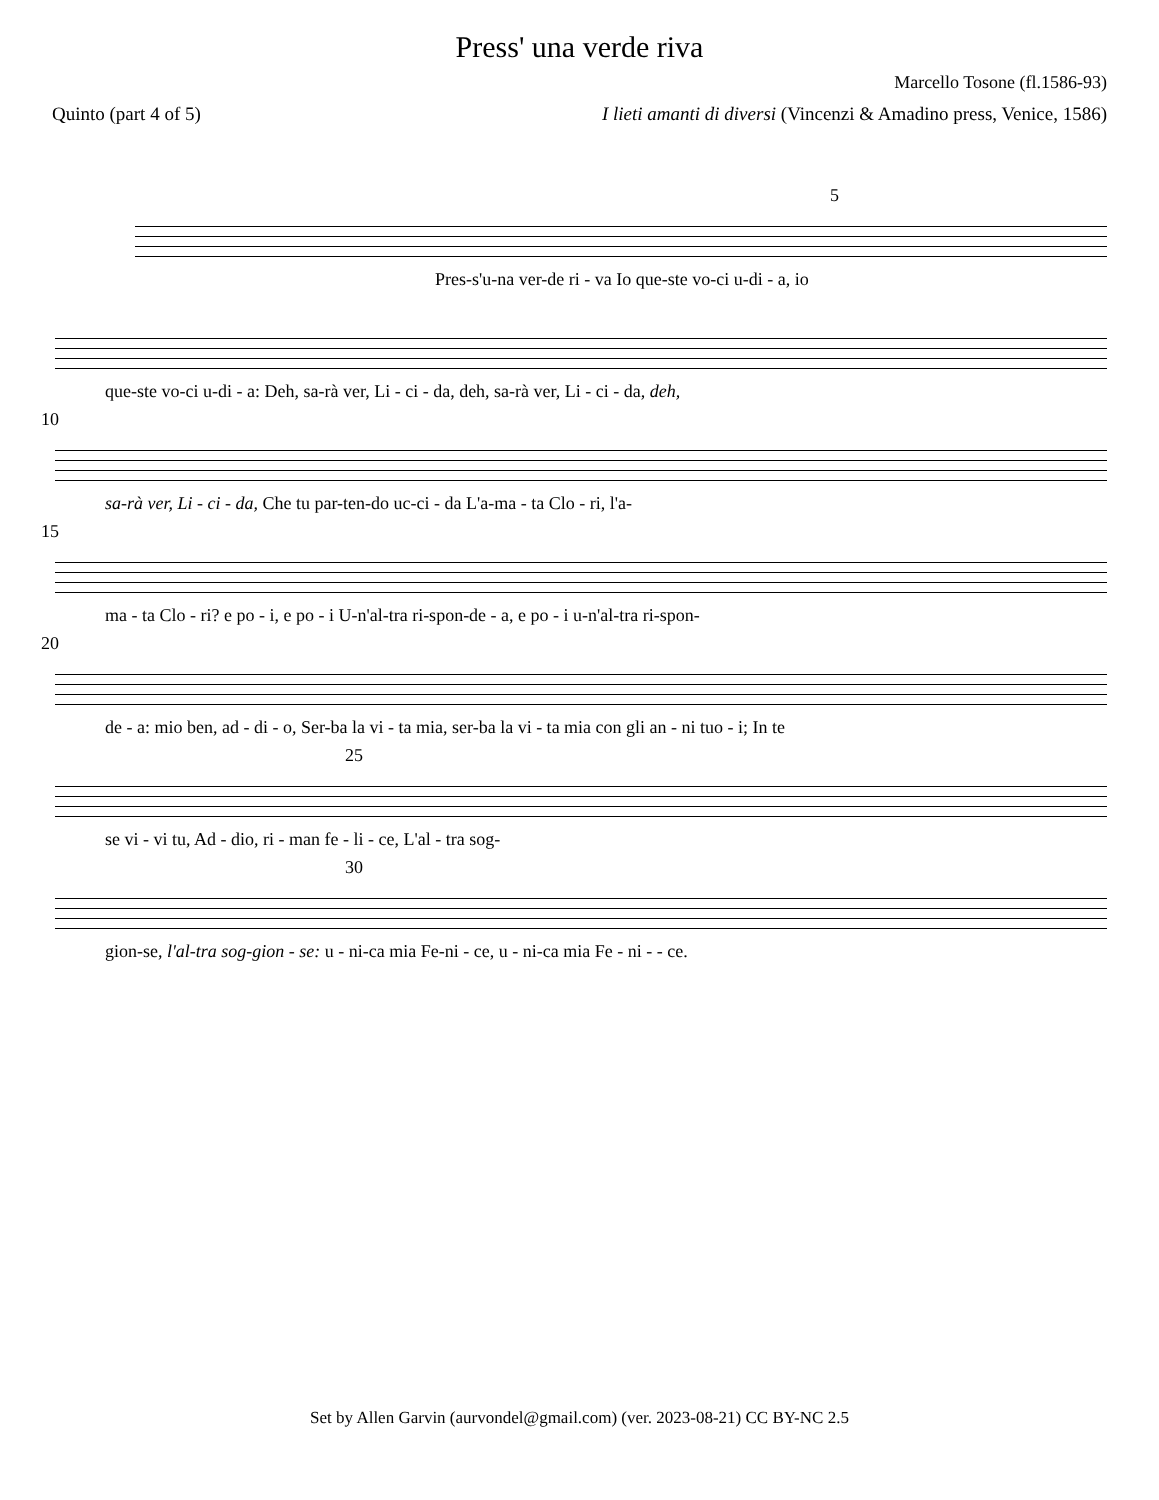Press' una verde riva
Marcello Tosone (fl.1586-93)
Quinto (part 4 of 5) I lieti amanti di diversi (Vincenzi & Amadino press, Venice, 1586)
5
Pres-s'u-na ver-de ri - va Io que-ste vo-ci u-di - a, io
que-ste vo-ci u-di - a: Deh, sa-rà ver, Li - ci - da, deh, sa-rà ver, Li - ci - da, deh,
10
sa-rà ver, Li - ci - da, Che tu par-ten-do uc-ci - da L'a-ma - ta Clo - ri, l'a-
15
ma - ta Clo - ri? e po - i, e po - i U-n'al-tra ri-spon-de - a, e po - i u-n'al-tra ri-spon-
20
de - a: mio ben, ad - di - o, Ser-ba la vi - ta mia, ser-ba la vi - ta mia con gli an - ni tuo - i; In te
25
se vi - vi tu, Ad - dio, ri - man fe - li - ce, L'al - tra sog-
30
gion-se, l'al-tra sog-gion - se: u - ni-ca mia Fe-ni - ce, u - ni-ca mia Fe - ni - - ce.
Set by Allen Garvin (aurvondel@gmail.com) (ver. 2023-08-21) CC BY-NC 2.5